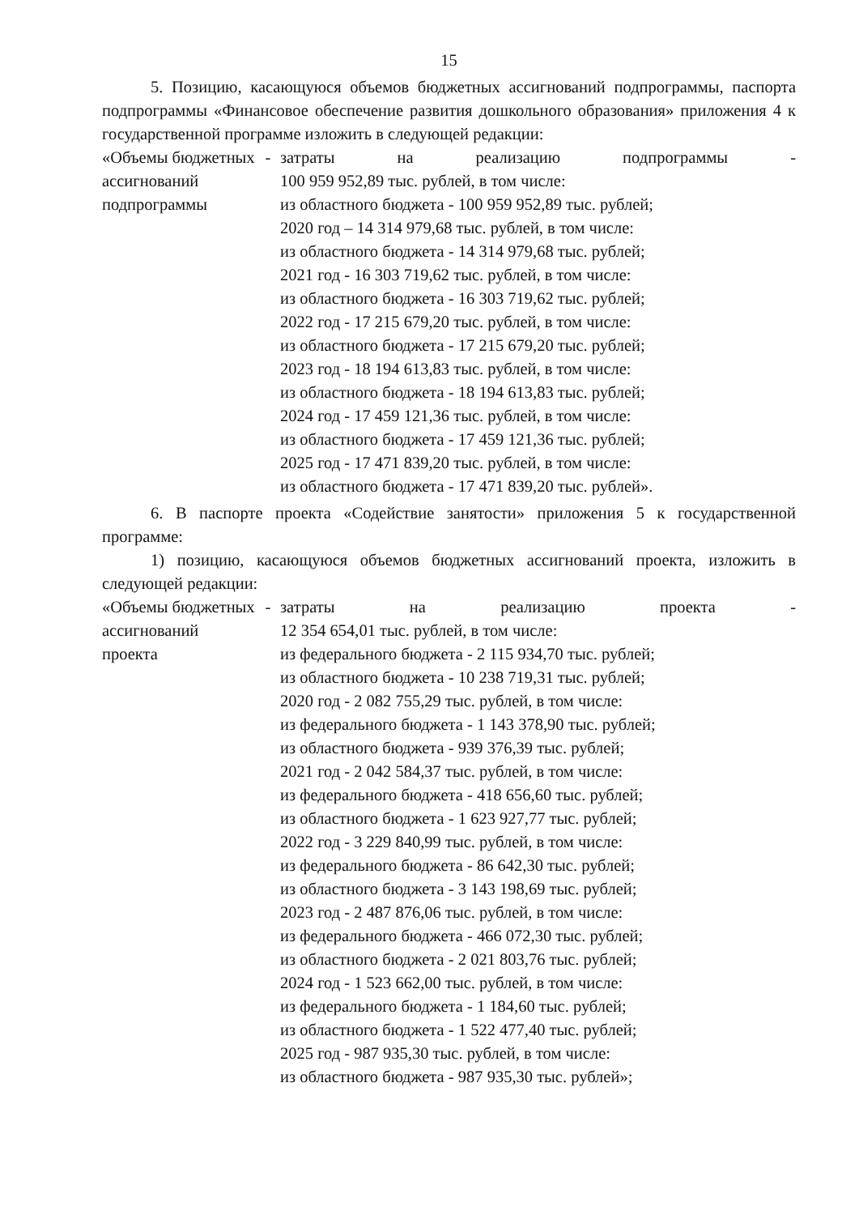15
5. Позицию, касающуюся объемов бюджетных ассигнований подпрограммы, паспорта подпрограммы «Финансовое обеспечение развития дошкольного образования» приложения 4 к государственной программе изложить в следующей редакции:
| «Объемы бюджетных ассигнований подпрограммы | - | затраты на реализацию подпрограммы - 100 959 952,89 тыс. рублей, в том числе: из областного бюджета - 100 959 952,89 тыс. рублей; 2020 год – 14 314 979,68 тыс. рублей, в том числе: из областного бюджета - 14 314 979,68 тыс. рублей; 2021 год - 16 303 719,62 тыс. рублей, в том числе: из областного бюджета - 16 303 719,62 тыс. рублей; 2022 год - 17 215 679,20 тыс. рублей, в том числе: из областного бюджета - 17 215 679,20 тыс. рублей; 2023 год - 18 194 613,83 тыс. рублей, в том числе: из областного бюджета - 18 194 613,83 тыс. рублей; 2024 год - 17 459 121,36 тыс. рублей, в том числе: из областного бюджета - 17 459 121,36 тыс. рублей; 2025 год - 17 471 839,20 тыс. рублей, в том числе: из областного бюджета - 17 471 839,20 тыс. рублей». |
6. В паспорте проекта «Содействие занятости» приложения 5 к государственной программе:
1) позицию, касающуюся объемов бюджетных ассигнований проекта, изложить в следующей редакции:
| «Объемы бюджетных ассигнований проекта | - | затраты на реализацию проекта - 12 354 654,01 тыс. рублей, в том числе: из федерального бюджета - 2 115 934,70 тыс. рублей; из областного бюджета - 10 238 719,31 тыс. рублей; 2020 год - 2 082 755,29 тыс. рублей, в том числе: из федерального бюджета - 1 143 378,90 тыс. рублей; из областного бюджета - 939 376,39 тыс. рублей; 2021 год - 2 042 584,37 тыс. рублей, в том числе: из федерального бюджета - 418 656,60 тыс. рублей; из областного бюджета - 1 623 927,77 тыс. рублей; 2022 год - 3 229 840,99 тыс. рублей, в том числе: из федерального бюджета - 86 642,30 тыс. рублей; из областного бюджета - 3 143 198,69 тыс. рублей; 2023 год - 2 487 876,06 тыс. рублей, в том числе: из федерального бюджета - 466 072,30 тыс. рублей; из областного бюджета - 2 021 803,76 тыс. рублей; 2024 год - 1 523 662,00 тыс. рублей, в том числе: из федерального бюджета - 1 184,60 тыс. рублей; из областного бюджета - 1 522 477,40 тыс. рублей; 2025 год - 987 935,30 тыс. рублей, в том числе: из областного бюджета - 987 935,30 тыс. рублей»; |